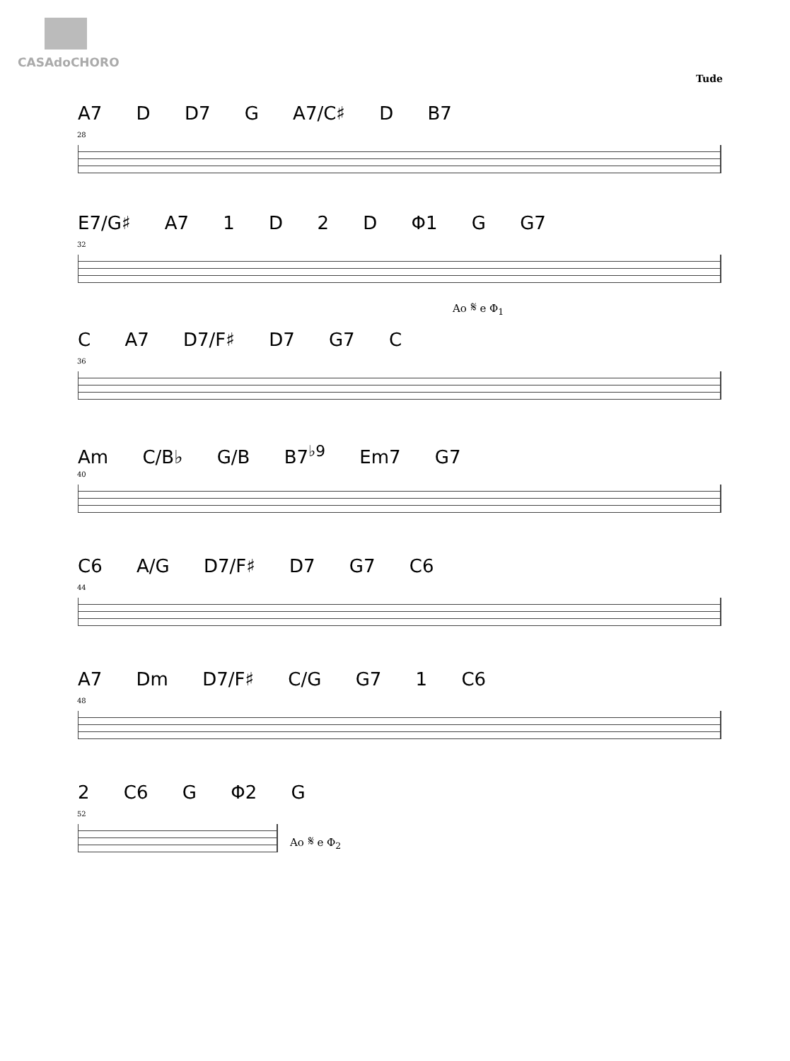CASAdoCHORO
Tude
A7 D D7 G A7/C♯ D B7
28
E7/G♯ A7 1 D 2 D Φ1 G G7
32
Ao 𝄋 e Φ<sub>1</sub>
C A7 D7/F♯ D7 G7 C
36
Am C/B♭ G/B B7<sup>♭9</sup> Em7 G7
40
C6 A/G D7/F♯ D7 G7 C6
44
A7 Dm D7/F♯ C/G G7 1 C6
48
2 C6 G Φ2 G
52
Ao 𝄋 e Φ<sub>2</sub>